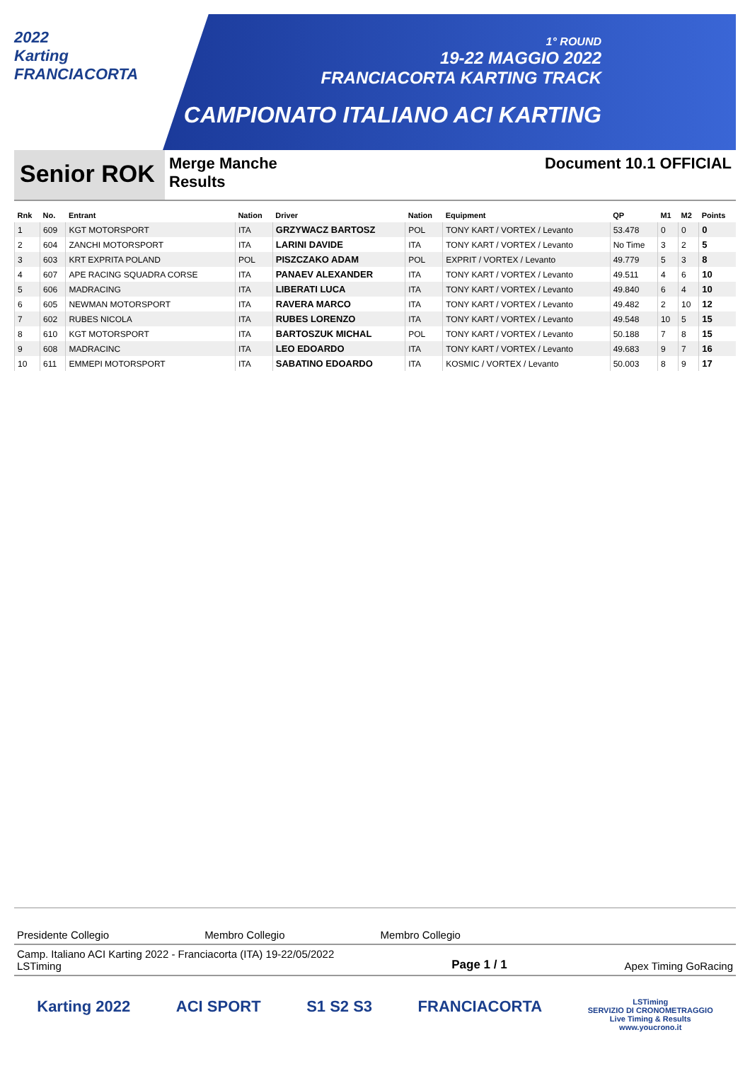2022
Karting
FRANCIACORTA
1° ROUND
19-22 MAGGIO 2022
FRANCIACORTA KARTING TRACK
CAMPIONATO ITALIANO ACI KARTING
Senior ROK
Merge Manche
Results
Document 10.1 OFFICIAL
| Rnk | No. | Entrant | Nation | Driver | Nation | Equipment | QP | M1 | M2 | Points |
| --- | --- | --- | --- | --- | --- | --- | --- | --- | --- | --- |
| 1 | 609 | KGT MOTORSPORT | ITA | GRZYWACZ BARTOSZ | POL | TONY KART / VORTEX / Levanto | 53.478 | 0 | 0 | 0 |
| 2 | 604 | ZANCHI MOTORSPORT | ITA | LARINI DAVIDE | ITA | TONY KART / VORTEX / Levanto | No Time | 3 | 2 | 5 |
| 3 | 603 | KRT EXPRITA POLAND | POL | PISZCZAKO ADAM | POL | EXPRIT / VORTEX / Levanto | 49.779 | 5 | 3 | 8 |
| 4 | 607 | APE RACING SQUADRA CORSE | ITA | PANAEV ALEXANDER | ITA | TONY KART / VORTEX / Levanto | 49.511 | 4 | 6 | 10 |
| 5 | 606 | MADRACING | ITA | LIBERATI LUCA | ITA | TONY KART / VORTEX / Levanto | 49.840 | 6 | 4 | 10 |
| 6 | 605 | NEWMAN MOTORSPORT | ITA | RAVERA MARCO | ITA | TONY KART / VORTEX / Levanto | 49.482 | 2 | 10 | 12 |
| 7 | 602 | RUBES NICOLA | ITA | RUBES LORENZO | ITA | TONY KART / VORTEX / Levanto | 49.548 | 10 | 5 | 15 |
| 8 | 610 | KGT MOTORSPORT | ITA | BARTOSZUK MICHAL | POL | TONY KART / VORTEX / Levanto | 50.188 | 7 | 8 | 15 |
| 9 | 608 | MADRACINC | ITA | LEO EDOARDO | ITA | TONY KART / VORTEX / Levanto | 49.683 | 9 | 7 | 16 |
| 10 | 611 | EMMEPI MOTORSPORT | ITA | SABATINO EDOARDO | ITA | KOSMIC / VORTEX / Levanto | 50.003 | 8 | 9 | 17 |
Presidente Collegio Membro Collegio Membro Collegio
Camp. Italiano ACI Karting 2022 - Franciacorta (ITA) 19-22/05/2022
LSTiming Page 1 / 1 Apex Timing GoRacing
Karting 2022 ACI SPORT S1 S2 S3 FRANCIACORTA LSTiming
SERVIZIO DI CRONOMETRAGGIO
Live Timing & Results
www.youcrono.it